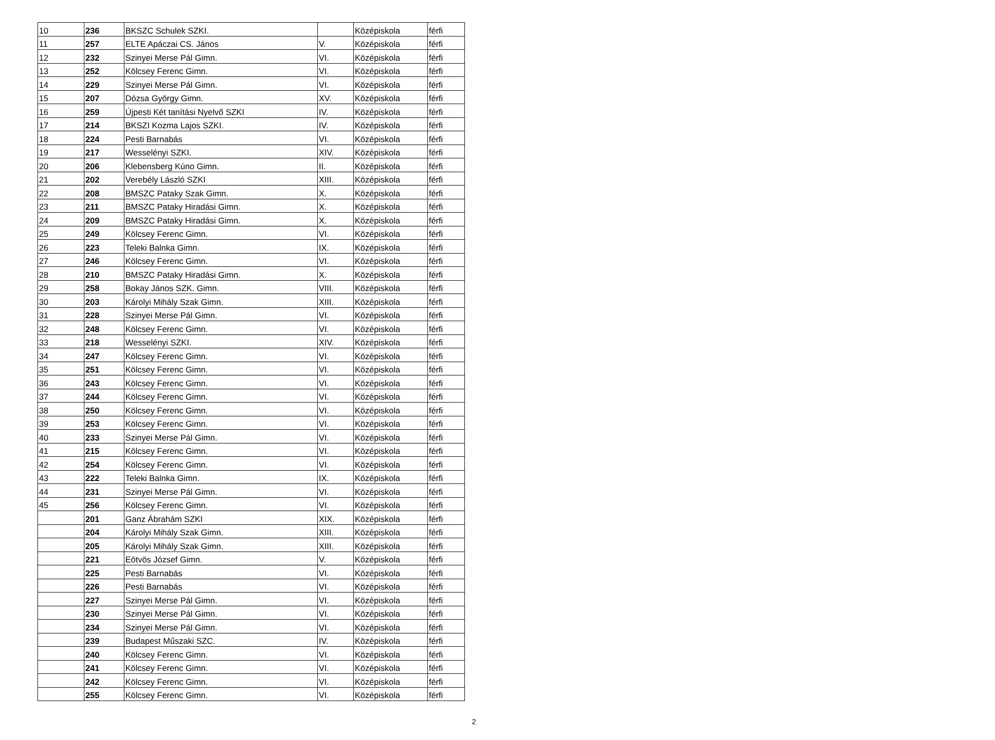| 10 | 236 | BKSZC Schulek SZKI. | | Középiskola | férfi |
| 11 | 257 | ELTE Apáczai CS. János | V. | Középiskola | férfi |
| 12 | 232 | Szinyei Merse Pál Gimn. | VI. | Középiskola | férfi |
| 13 | 252 | Kölcsey Ferenc Gimn. | VI. | Középiskola | férfi |
| 14 | 229 | Szinyei Merse Pál Gimn. | VI. | Középiskola | férfi |
| 15 | 207 | Dózsa György Gimn. | XV. | Középiskola | férfi |
| 16 | 259 | Újpesti Két tanítási Nyelvő SZKI | IV. | Középiskola | férfi |
| 17 | 214 | BKSZI Kozma Lajos SZKI. | IV. | Középiskola | férfi |
| 18 | 224 | Pesti Barnabás | VI. | Középiskola | férfi |
| 19 | 217 | Wesselényi SZKI. | XIV. | Középiskola | férfi |
| 20 | 206 | Klebensberg Kúno Gimn. | II. | Középiskola | férfi |
| 21 | 202 | Verebély László SZKI | XIII. | Középiskola | férfi |
| 22 | 208 | BMSZC Pataky Szak Gimn. | X. | Középiskola | férfi |
| 23 | 211 | BMSZC Pataky Hiradási Gimn. | X. | Középiskola | férfi |
| 24 | 209 | BMSZC Pataky Hiradási Gimn. | X. | Középiskola | férfi |
| 25 | 249 | Kölcsey Ferenc Gimn. | VI. | Középiskola | férfi |
| 26 | 223 | Teleki Balnka Gimn. | IX. | Középiskola | férfi |
| 27 | 246 | Kölcsey Ferenc Gimn. | VI. | Középiskola | férfi |
| 28 | 210 | BMSZC Pataky Hiradási Gimn. | X. | Középiskola | férfi |
| 29 | 258 | Bokay János SZK. Gimn. | VIII. | Középiskola | férfi |
| 30 | 203 | Károlyi Mihály Szak Gimn. | XIII. | Középiskola | férfi |
| 31 | 228 | Szinyei Merse Pál Gimn. | VI. | Középiskola | férfi |
| 32 | 248 | Kölcsey Ferenc Gimn. | VI. | Középiskola | férfi |
| 33 | 218 | Wesselényi SZKI. | XIV. | Középiskola | férfi |
| 34 | 247 | Kölcsey Ferenc Gimn. | VI. | Középiskola | férfi |
| 35 | 251 | Kölcsey Ferenc Gimn. | VI. | Középiskola | férfi |
| 36 | 243 | Kölcsey Ferenc Gimn. | VI. | Középiskola | férfi |
| 37 | 244 | Kölcsey Ferenc Gimn. | VI. | Középiskola | férfi |
| 38 | 250 | Kölcsey Ferenc Gimn. | VI. | Középiskola | férfi |
| 39 | 253 | Kölcsey Ferenc Gimn. | VI. | Középiskola | férfi |
| 40 | 233 | Szinyei Merse Pál Gimn. | VI. | Középiskola | férfi |
| 41 | 215 | Kölcsey Ferenc Gimn. | VI. | Középiskola | férfi |
| 42 | 254 | Kölcsey Ferenc Gimn. | VI. | Középiskola | férfi |
| 43 | 222 | Teleki Balnka Gimn. | IX. | Középiskola | férfi |
| 44 | 231 | Szinyei Merse Pál Gimn. | VI. | Középiskola | férfi |
| 45 | 256 | Kölcsey Ferenc Gimn. | VI. | Középiskola | férfi |
| | 201 | Ganz Ábrahám SZKI | XIX. | Középiskola | férfi |
| | 204 | Károlyi Mihály Szak Gimn. | XIII. | Középiskola | férfi |
| | 205 | Károlyi Mihály Szak Gimn. | XIII. | Középiskola | férfi |
| | 221 | Eötvös József Gimn. | V. | Középiskola | férfi |
| | 225 | Pesti Barnabás | VI. | Középiskola | férfi |
| | 226 | Pesti Barnabás | VI. | Középiskola | férfi |
| | 227 | Szinyei Merse Pál Gimn. | VI. | Középiskola | férfi |
| | 230 | Szinyei Merse Pál Gimn. | VI. | Középiskola | férfi |
| | 234 | Szinyei Merse Pál Gimn. | VI. | Középiskola | férfi |
| | 239 | Budapest Műszaki SZC. | IV. | Középiskola | férfi |
| | 240 | Kölcsey Ferenc Gimn. | VI. | Középiskola | férfi |
| | 241 | Kölcsey Ferenc Gimn. | VI. | Középiskola | férfi |
| | 242 | Kölcsey Ferenc Gimn. | VI. | Középiskola | férfi |
| | 255 | Kölcsey Ferenc Gimn. | VI. | Középiskola | férfi |
2